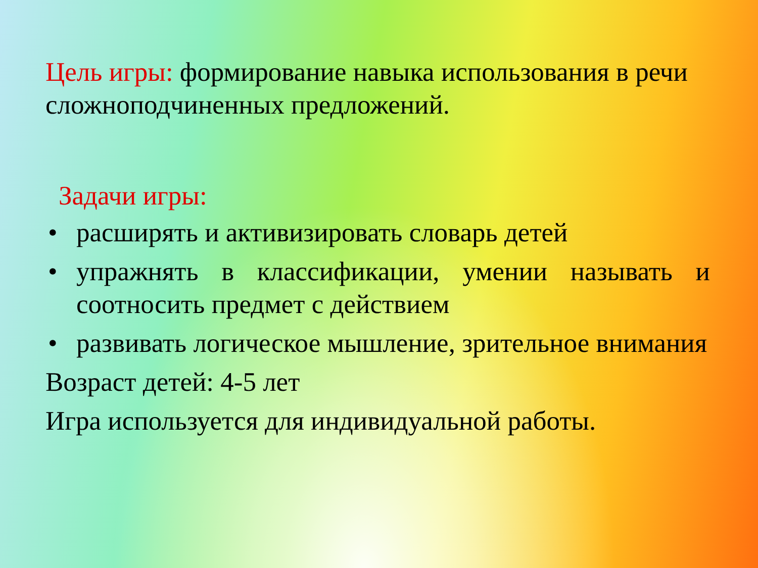Цель игры: формирование навыка использования в речи сложноподчиненных предложений.
Задачи игры:
• расширять и активизировать словарь детей
• упражнять в классификации, умении называть и соотносить предмет с действием
• развивать логическое мышление, зрительное внимания
Возраст детей: 4-5 лет
Игра используется для индивидуальной работы.